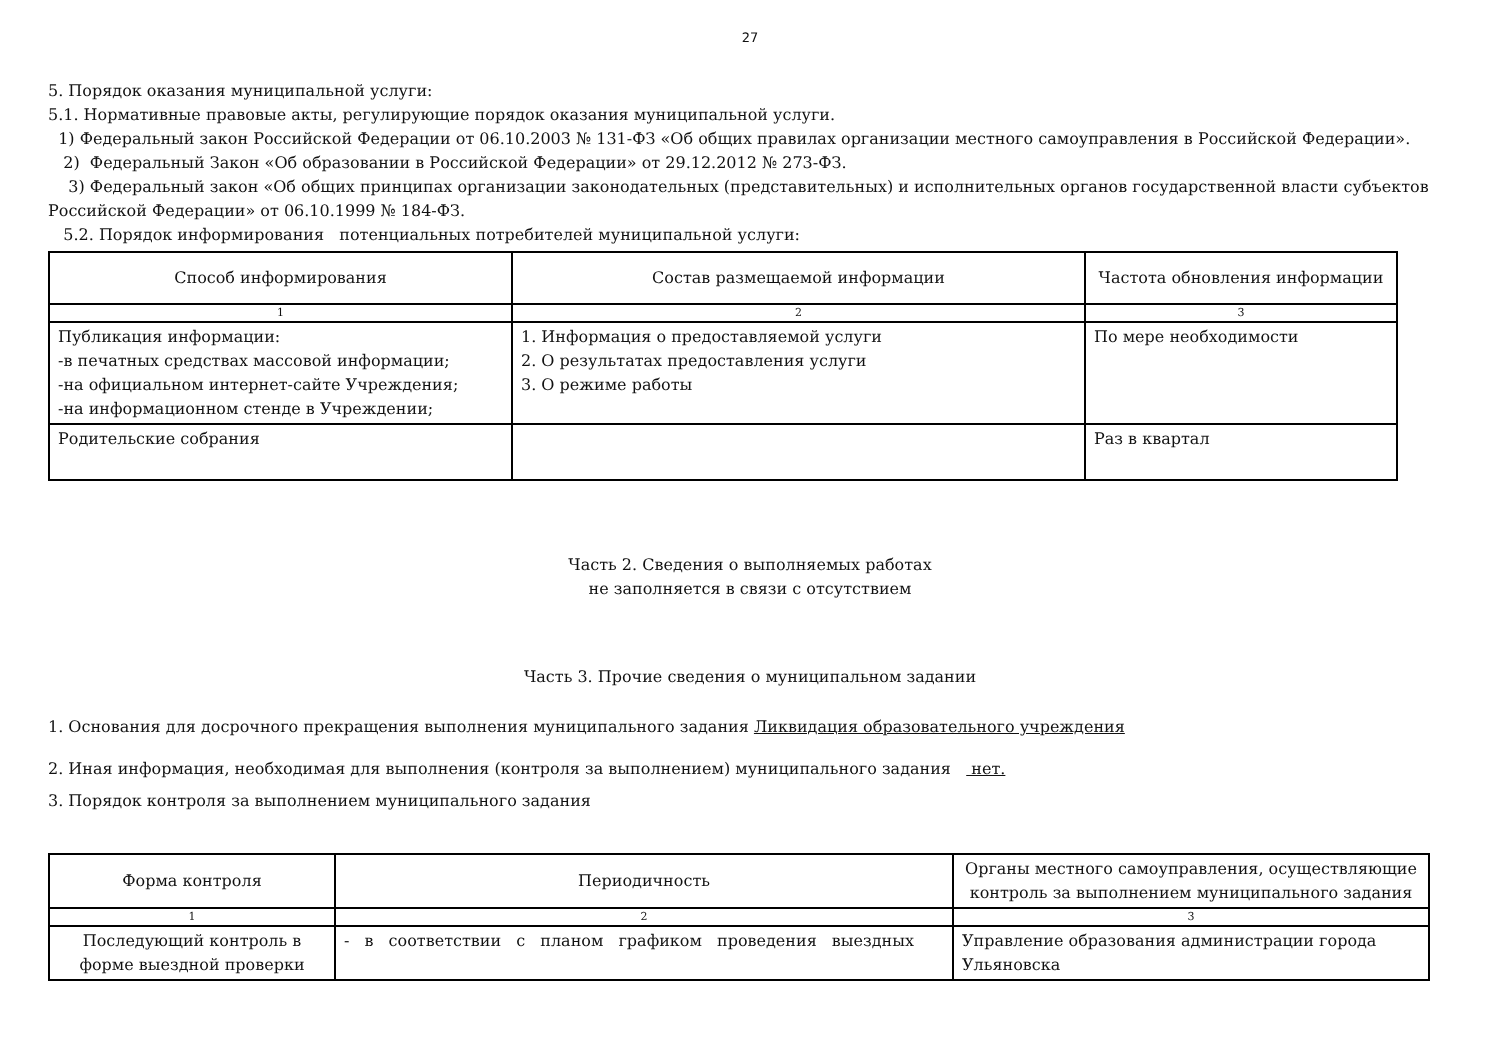27
5. Порядок оказания муниципальной услуги:
5.1. Нормативные правовые акты, регулирующие порядок оказания муниципальной услуги.
1) Федеральный закон Российской Федерации от 06.10.2003 № 131-ФЗ «Об общих правилах организации местного самоуправления в Российской Федерации».
2) Федеральный Закон «Об образовании в Российской Федерации» от 29.12.2012 № 273-ФЗ.
3) Федеральный закон «Об общих принципах организации законодательных (представительных) и исполнительных органов государственной власти субъектов Российской Федерации» от 06.10.1999 № 184-ФЗ.
5.2. Порядок информирования потенциальных потребителей муниципальной услуги:
| Способ информирования | Состав размещаемой информации | Частота обновления информации |
| --- | --- | --- |
| 1 | 2 | 3 |
| Публикация информации: -в печатных средствах массовой информации; -на официальном интернет-сайте Учреждения; -на информационном стенде в Учреждении; | 1. Информация о предоставляемой услуги 2. О результатах предоставления услуги 3. О режиме работы | По мере необходимости |
| Родительские собрания | | Раз в квартал |
Часть 2. Сведения о выполняемых работах
не заполняется в связи с отсутствием
Часть 3. Прочие сведения о муниципальном задании
1. Основания для досрочного прекращения выполнения муниципального задания Ликвидация образовательного учреждения
2. Иная информация, необходимая для выполнения (контроля за выполнением) муниципального задания нет.
3. Порядок контроля за выполнением муниципального задания
| Форма контроля | Периодичность | Органы местного самоуправления, осуществляющие контроль за выполнением муниципального задания |
| --- | --- | --- |
| 1 | 2 | 3 |
| Последующий контроль в форме выездной проверки | - в соответствии с планом графиком проведения выездных | Управление образования администрации города Ульяновска |